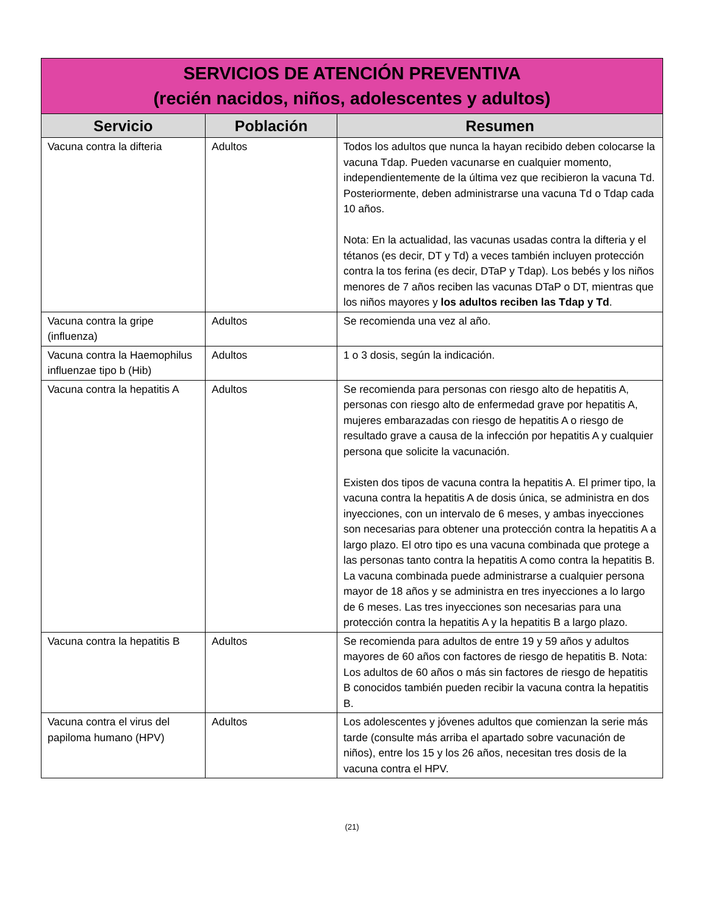| SERVICIOS DE ATENCIÓN PREVENTIVA (recién nacidos, niños, adolescentes y adultos) | | |
| Servicio | Población | Resumen |
| Vacuna contra la difteria | Adultos | Todos los adultos que nunca la hayan recibido deben colocarse la vacuna Tdap. Pueden vacunarse en cualquier momento, independientemente de la última vez que recibieron la vacuna Td. Posteriormente, deben administrarse una vacuna Td o Tdap cada 10 años. Nota: En la actualidad, las vacunas usadas contra la difteria y el tétanos (es decir, DT y Td) a veces también incluyen protección contra la tos ferina (es decir, DTaP y Tdap). Los bebés y los niños menores de 7 años reciben las vacunas DTaP o DT, mientras que los niños mayores y los adultos reciben las Tdap y Td . |
| Vacuna contra la gripe (influenza) | Adultos | Se recomienda una vez al año. |
| Vacuna contra la Haemophilus influenzae tipo b (Hib) | Adultos | 1 o 3 dosis, según la indicación. |
| Vacuna contra la hepatitis A | Adultos | Se recomienda para personas con riesgo alto de hepatitis A, personas con riesgo alto de enfermedad grave por hepatitis A, mujeres embarazadas con riesgo de hepatitis A o riesgo de resultado grave a causa de la infección por hepatitis A y cualquier persona que solicite la vacunación. Existen dos tipos de vacuna contra la hepatitis A. El primer tipo, la vacuna contra la hepatitis A de dosis única, se administra en dos inyecciones, con un intervalo de 6 meses, y ambas inyecciones son necesarias para obtener una protección contra la hepatitis A a largo plazo. El otro tipo es una vacuna combinada que protege a las personas tanto contra la hepatitis A como contra la hepatitis B. La vacuna combinada puede administrarse a cualquier persona mayor de 18 años y se administra en tres inyecciones a lo largo de 6 meses. Las tres inyecciones son necesarias para una protección contra la hepatitis A y la hepatitis B a largo plazo. |
| Vacuna contra la hepatitis B | Adultos | Se recomienda para adultos de entre 19 y 59 años y adultos mayores de 60 años con factores de riesgo de hepatitis B. Nota: Los adultos de 60 años o más sin factores de riesgo de hepatitis B conocidos también pueden recibir la vacuna contra la hepatitis B. |
| Vacuna contra el virus del papiloma humano (HPV) | Adultos | Los adolescentes y jóvenes adultos que comienzan la serie más tarde (consulte más arriba el apartado sobre vacunación de niños), entre los 15 y los 26 años, necesitan tres dosis de la vacuna contra el HPV. |
(21)